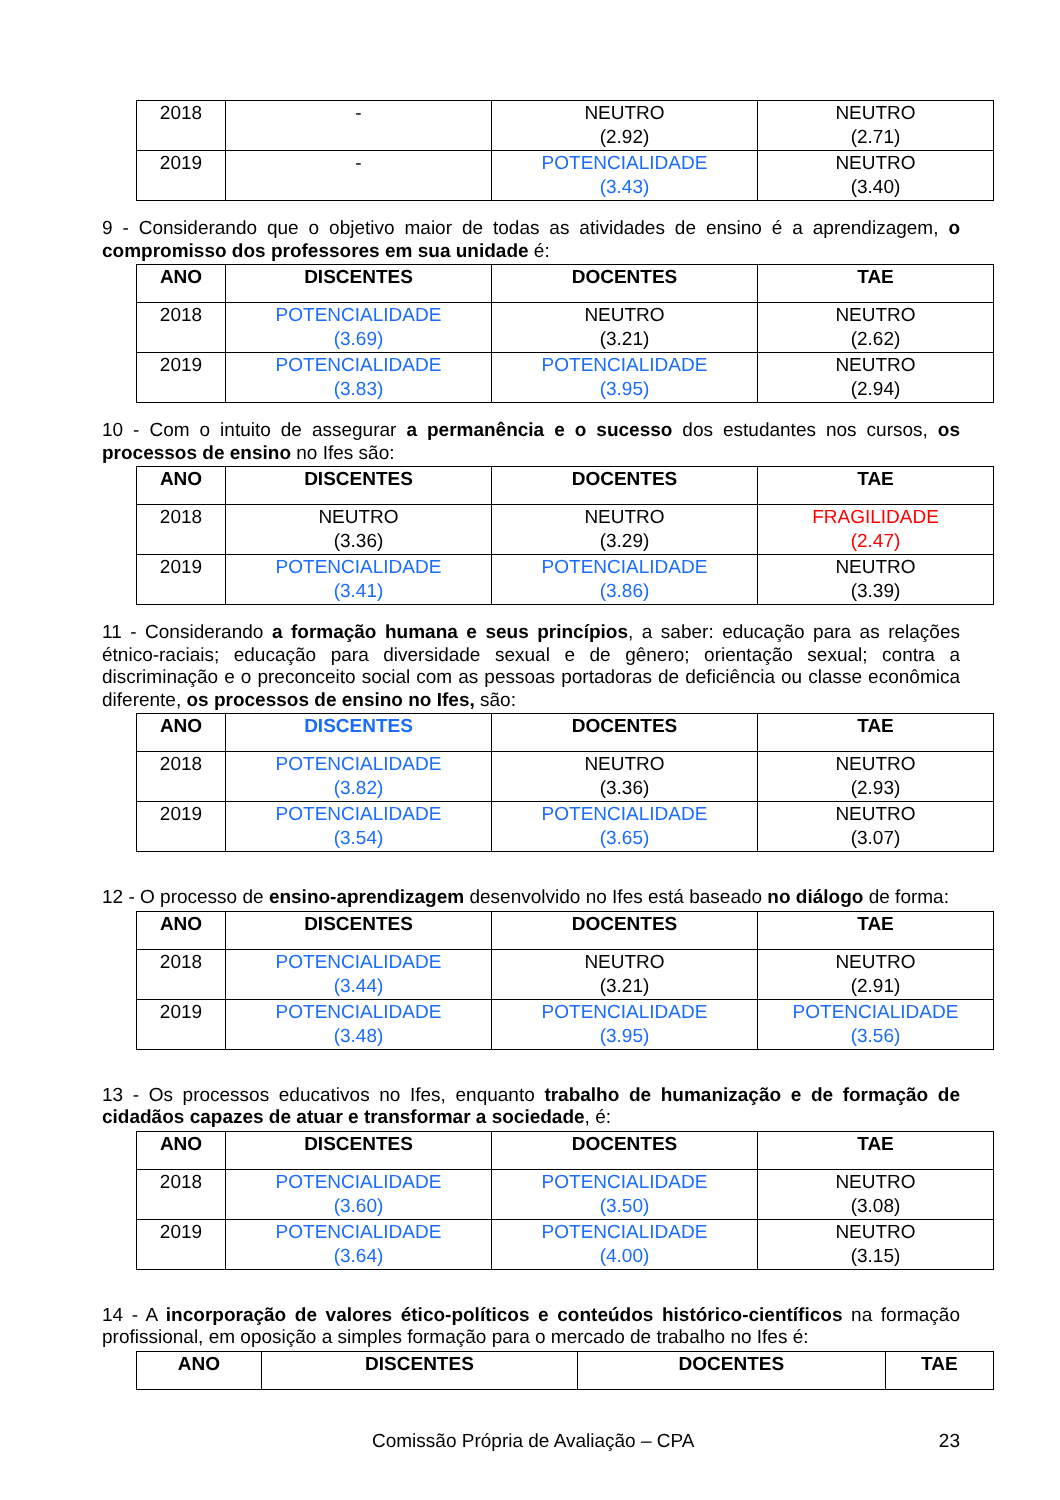| 2018 | - | NEUTRO (2.92) | NEUTRO (2.71) |
| 2019 | - | POTENCIALIDADE (3.43) | NEUTRO (3.40) |
9 - Considerando que o objetivo maior de todas as atividades de ensino é a aprendizagem, o compromisso dos professores em sua unidade é:
| ANO | DISCENTES | DOCENTES | TAE |
| --- | --- | --- | --- |
| 2018 | POTENCIALIDADE (3.69) | NEUTRO (3.21) | NEUTRO (2.62) |
| 2019 | POTENCIALIDADE (3.83) | POTENCIALIDADE (3.95) | NEUTRO (2.94) |
10 - Com o intuito de assegurar a permanência e o sucesso dos estudantes nos cursos, os processos de ensino no Ifes são:
| ANO | DISCENTES | DOCENTES | TAE |
| --- | --- | --- | --- |
| 2018 | NEUTRO (3.36) | NEUTRO (3.29) | FRAGILIDADE (2.47) |
| 2019 | POTENCIALIDADE (3.41) | POTENCIALIDADE (3.86) | NEUTRO (3.39) |
11 - Considerando a formação humana e seus princípios, a saber: educação para as relações étnico-raciais; educação para diversidade sexual e de gênero; orientação sexual; contra a discriminação e o preconceito social com as pessoas portadoras de deficiência ou classe econômica diferente, os processos de ensino no Ifes, são:
| ANO | DISCENTES | DOCENTES | TAE |
| --- | --- | --- | --- |
| 2018 | POTENCIALIDADE (3.82) | NEUTRO (3.36) | NEUTRO (2.93) |
| 2019 | POTENCIALIDADE (3.54) | POTENCIALIDADE (3.65) | NEUTRO (3.07) |
12 - O processo de ensino-aprendizagem desenvolvido no Ifes está baseado no diálogo de forma:
| ANO | DISCENTES | DOCENTES | TAE |
| --- | --- | --- | --- |
| 2018 | POTENCIALIDADE (3.44) | NEUTRO (3.21) | NEUTRO (2.91) |
| 2019 | POTENCIALIDADE (3.48) | POTENCIALIDADE (3.95) | POTENCIALIDADE (3.56) |
13 - Os processos educativos no Ifes, enquanto trabalho de humanização e de formação de cidadãos capazes de atuar e transformar a sociedade, é:
| ANO | DISCENTES | DOCENTES | TAE |
| --- | --- | --- | --- |
| 2018 | POTENCIALIDADE (3.60) | POTENCIALIDADE (3.50) | NEUTRO (3.08) |
| 2019 | POTENCIALIDADE (3.64) | POTENCIALIDADE (4.00) | NEUTRO (3.15) |
14 - A incorporação de valores ético-políticos e conteúdos histórico-científicos na formação profissional, em oposição a simples formação para o mercado de trabalho no Ifes é:
| ANO | DISCENTES | DOCENTES | TAE |
| --- | --- | --- | --- |
Comissão Própria de Avaliação – CPA 23